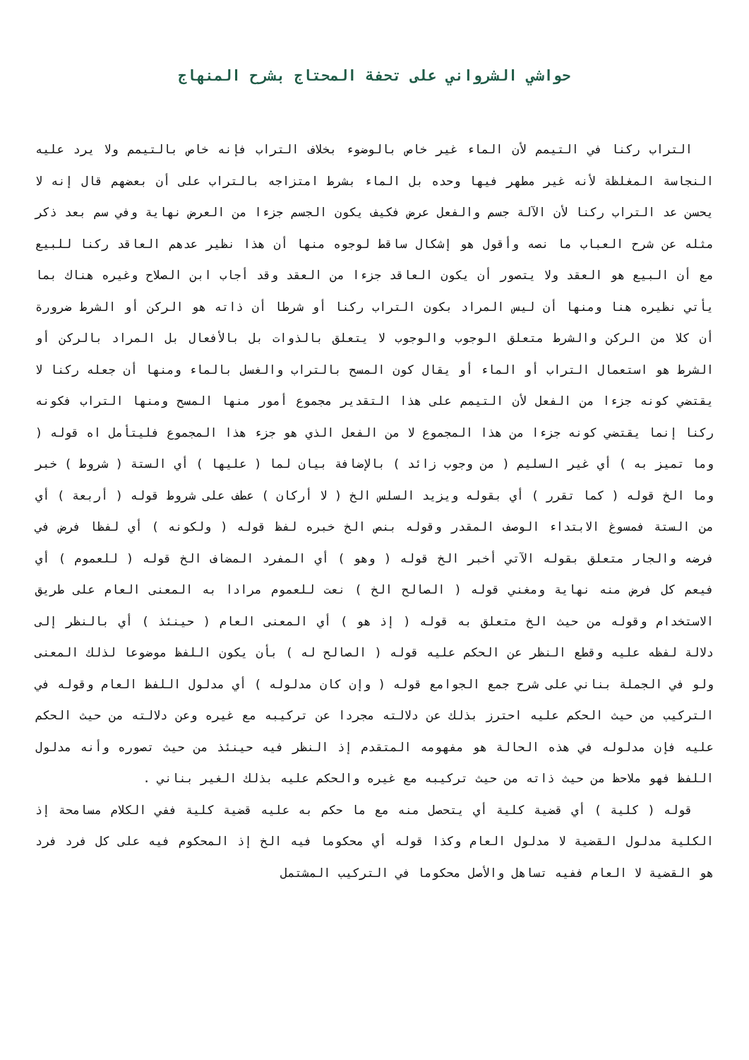حواشي الشرواني على تحفة المحتاج بشرح المنهاج
التراب ركنا في التيمم لأن الماء غير خاص بالوضوء بخلاف التراب فإنه خاص بالتيمم ولا يرد عليه النجاسة المغلظة لأنه غير مطهر فيها وحده بل الماء بشرط امتزاجه بالتراب على أن بعضهم قال إنه لا يحسن عد التراب ركنا لأن الآلة جسم والفعل عرض فكيف يكون الجسم جزءا من العرض نهاية وفي سم بعد ذكر مثله عن شرح العباب ما نصه وأقول هو إشكال ساقط لوجوه منها أن هذا نظير عدهم العاقد ركنا للبيع مع أن البيع هو العقد ولا يتصور أن يكون العاقد جزءا من العقد وقد أجاب ابن الصلاح وغيره هناك بما يأتي نظيره هنا ومنها أن ليس المراد بكون التراب ركنا أو شرطا أن ذاته هو الركن أو الشرط ضرورة أن كلا من الركن والشرط متعلق الوجوب والوجوب لا يتعلق بالذوات بل بالأفعال بل المراد بالركن أو الشرط هو استعمال التراب أو الماء أو يقال كون المسح بالتراب والغسل بالماء ومنها أن جعله ركنا لا يقتضي كونه جزءا من الفعل لأن التيمم على هذا التقدير مجموع أمور منها المسح ومنها التراب فكونه ركنا إنما يقتضي كونه جزءا من هذا المجموع لا من الفعل الذي هو جزء هذا المجموع فليتأمل اه قوله ( وما تميز به ) أي غير السليم ( من وجوب زائد ) بالإضافة بيان لما ( عليها ) أي الستة ( شروط ) خبر وما الخ قوله ( كما تقرر ) أي بقوله ويزيد السلس الخ ( لا أركان ) عطف على شروط قوله ( أربعة ) أي من الستة فمسوغ الابتداء الوصف المقدر وقوله بنص الخ خبره لفظ قوله ( ولكونه ) أي لفظا فرض في فرضه والجار متعلق بقوله الآتي أخبر الخ قوله ( وهو ) أي المفرد المضاف الخ قوله ( للعموم ) أي فيعم كل فرض منه نهاية ومغني قوله ( الصالح الخ ) نعت للعموم مرادا به المعنى العام على طريق الاستخدام وقوله من حيث الخ متعلق به قوله ( إذ هو ) أي المعنى العام ( حينئذ ) أي بالنظر إلى دلالة لفظه عليه وقطع النظر عن الحكم عليه قوله ( الصالح له ) بأن يكون اللفظ موضوعا لذلك المعنى ولو في الجملة بناني على شرح جمع الجوامع قوله ( وإن كان مدلوله ) أي مدلول اللفظ العام وقوله في التركيب من حيث الحكم عليه احترز بذلك عن دلالته مجردا عن تركيبه مع غيره وعن دلالته من حيث الحكم عليه فإن مدلوله في هذه الحالة هو مفهومه المتقدم إذ النظر فيه حينئذ من حيث تصوره وأنه مدلول اللفظ فهو ملاحظ من حيث ذاته من حيث تركيبه مع غيره والحكم عليه بذلك الغير بناني .
قوله ( كلية ) أي قضية كلية أي يتحصل منه مع ما حكم به عليه قضية كلية ففي الكلام مسامحة إذ الكلية مدلول القضية لا مدلول العام وكذا قوله أي محكوما فيه الخ إذ المحكوم فيه على كل فرد فرد هو القضية لا العام ففيه تساهل والأصل محكوما في التركيب المشتمل